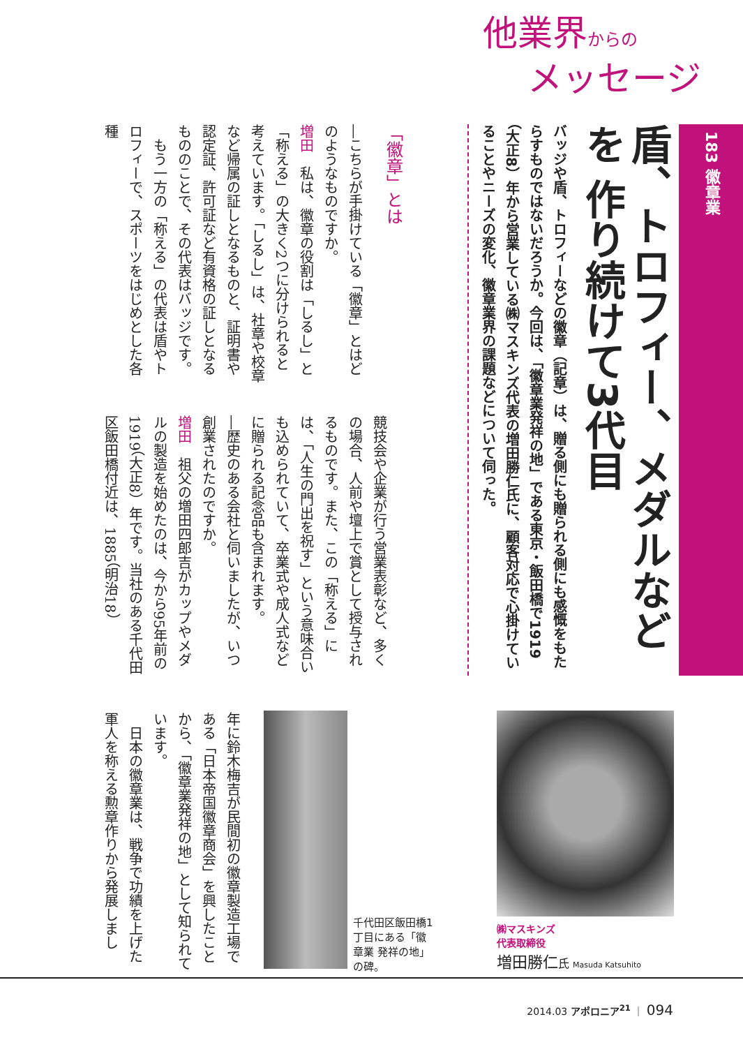他業界からの
メッセージ
183 徽章業
盾、トロフィー、メダルなどを 作り続けて3代目
バッジや盾、トロフィーなどの徽章（記章）は、贈る側にも贈られる側にも感慨をもたらすものではないだろうか。今回は、「徽章業発祥の地」である東京・飯田橋で1919（大正8）年から営業している㈱マスキンズ代表の増田勝仁氏に、顧客対応で心掛けていることやニーズの変化、徽章業界の課題などについて伺った。
「徽章」とは
―こちらが手掛けている「徽章」とはどのようなものですか。
増田　私は、徽章の役割は「しるし」と「称える」の大きく2つに分けられると考えています。「しるし」は、社章や校章など帰属の証しとなるものと、証明書や認定証、許可証など有資格の証しとなるもののことで、その代表はバッジです。
　もう一方の「称える」の代表は盾やトロフィーで、スポーツをはじめとした各種
競技会や企業が行う営業表彰など、多くの場合、人前や壇上で賞として授与されるものです。また、この「称える」には、「人生の門出を祝す」という意味合いも込められていて、卒業式や成人式などに贈られる記念品も含まれます。
―歴史のある会社と伺いましたが、いつ創業されたのですか。
増田　祖父の増田四郎吉がカップやメダルの製造を始めたのは、今から95年前の1919（大正8）年です。当社のある千代田区飯田橋付近は、1885（明治18）
年に鈴木梅吉が民間初の徽章製造工場である「日本帝国徽章商会」を興したことから、「徽章業発祥の地」として知られています。
　日本の徽章業は、戦争で功績を上げた軍人を称える勲章作りから発展しまし
千代田区飯田橋1丁目にある「徽章業 発祥の地」の碑。
㈱マスキンズ
代表取締役
増田勝仁氏 Masuda Katsuhito
2014.03 アポロニア<sup>21</sup> ｜ 094